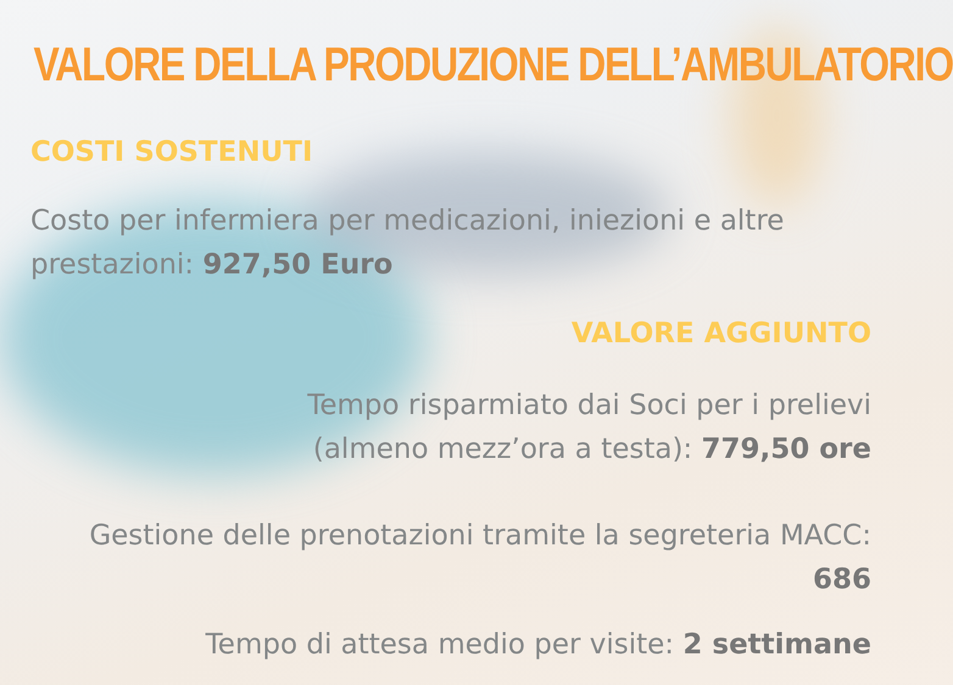VALORE DELLA PRODUZIONE DELL’AMBULATORIO
COSTI SOSTENUTI
Costo per infermiera per medicazioni, iniezioni e altre prestazioni: 927,50 Euro
VALORE AGGIUNTO
Tempo risparmiato dai Soci per i prelievi (almeno mezz’ora a testa): 779,50 ore
Gestione delle prenotazioni tramite la segreteria MACC: 686
Tempo di attesa medio per visite: 2 settimane